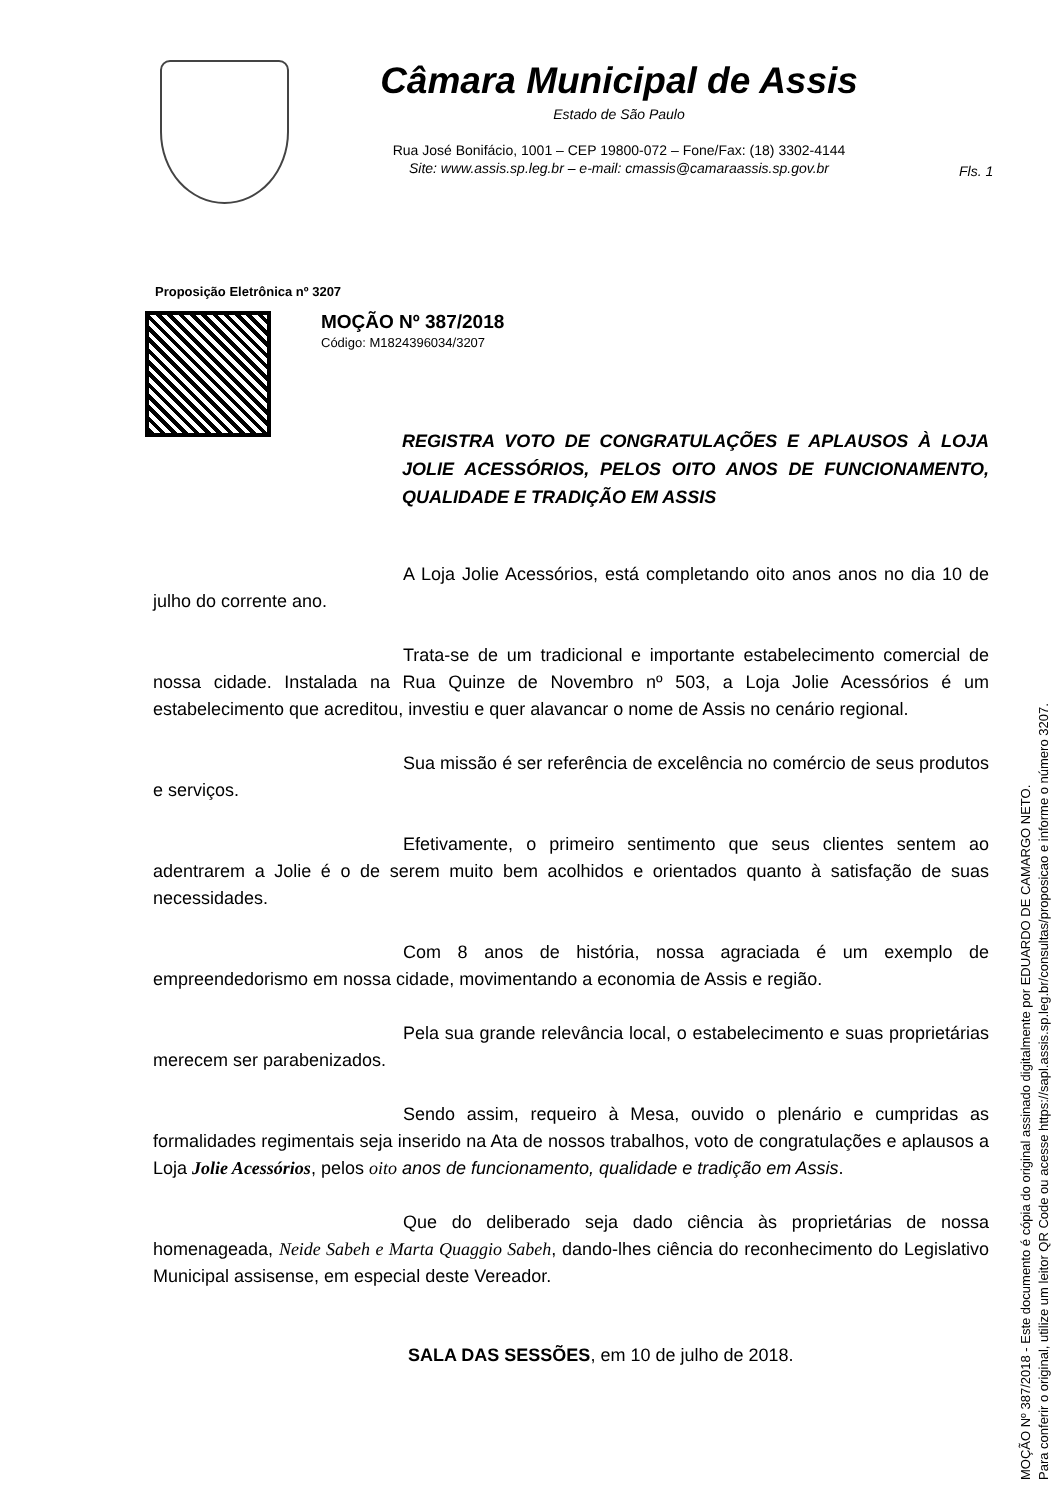Câmara Municipal de Assis
Estado de São Paulo
Rua José Bonifácio, 1001 – CEP 19800-072 – Fone/Fax: (18) 3302-4144
Site: www.assis.sp.leg.br – e-mail: cmassis@camaraassis.sp.gov.br
Fls. 1
Proposição Eletrônica nº 3207
MOÇÃO Nº 387/2018
Código: M1824396034/3207
REGISTRA VOTO DE CONGRATULAÇÕES E APLAUSOS À LOJA JOLIE ACESSÓRIOS, PELOS OITO ANOS DE FUNCIONAMENTO, QUALIDADE E TRADIÇÃO EM ASSIS
A Loja Jolie Acessórios, está completando oito anos anos no dia 10 de julho do corrente ano.
Trata-se de um tradicional e importante estabelecimento comercial de nossa cidade. Instalada na Rua Quinze de Novembro nº 503, a Loja Jolie Acessórios é um estabelecimento que acreditou, investiu e quer alavancar o nome de Assis no cenário regional.
Sua missão é ser referência de excelência no comércio de seus produtos e serviços.
Efetivamente, o primeiro sentimento que seus clientes sentem ao adentrarem a Jolie é o de serem muito bem acolhidos e orientados quanto à satisfação de suas necessidades.
Com 8 anos de história, nossa agraciada é um exemplo de empreendedorismo em nossa cidade, movimentando a economia de Assis e região.
Pela sua grande relevância local, o estabelecimento e suas proprietárias merecem ser parabenizados.
Sendo assim, requeiro à Mesa, ouvido o plenário e cumpridas as formalidades regimentais seja inserido na Ata de nossos trabalhos, voto de congratulações e aplausos a Loja Jolie Acessórios, pelos oito anos de funcionamento, qualidade e tradição em Assis.
Que do deliberado seja dado ciência às proprietárias de nossa homenageada, Neide Sabeh e Marta Quaggio Sabeh, dando-lhes ciência do reconhecimento do Legislativo Municipal assisense, em especial deste Vereador.
SALA DAS SESSÕES, em 10 de julho de 2018.
MOÇÃO Nº 387/2018 - Este documento é cópia do original assinado digitalmente por EDUARDO DE CAMARGO NETO.
Para conferir o original, utilize um leitor QR Code ou acesse https://sapl.assis.sp.leg.br/consultas/proposicao e informe o número 3207.